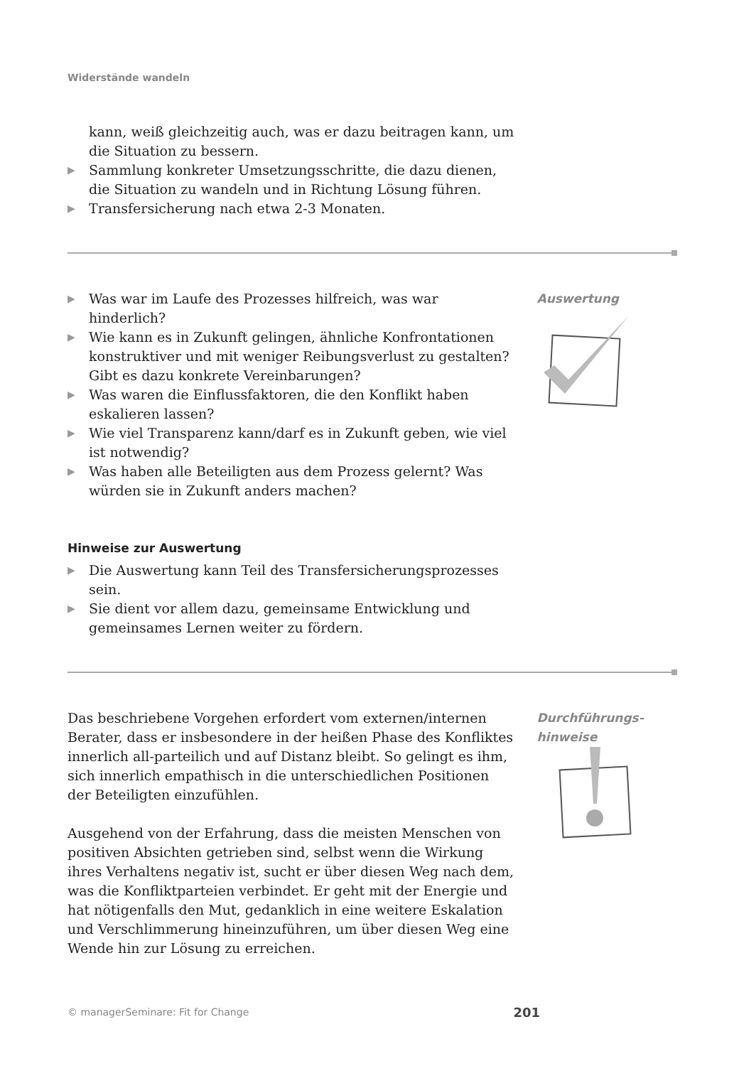Widerstände wandeln
kann, weiß gleichzeitig auch, was er dazu beitragen kann, um die Situation zu bessern.
▶ Sammlung konkreter Umsetzungsschritte, die dazu dienen, die Situation zu wandeln und in Richtung Lösung führen.
▶ Transfersicherung nach etwa 2-3 Monaten.
▶ Was war im Laufe des Prozesses hilfreich, was war hinderlich?
▶ Wie kann es in Zukunft gelingen, ähnliche Konfrontationen konstruktiver und mit weniger Reibungsverlust zu gestalten? Gibt es dazu konkrete Vereinbarungen?
▶ Was waren die Einflussfaktoren, die den Konflikt haben eskalieren lassen?
▶ Wie viel Transparenz kann/darf es in Zukunft geben, wie viel ist notwendig?
▶ Was haben alle Beteiligten aus dem Prozess gelernt? Was würden sie in Zukunft anders machen?
Hinweise zur Auswertung
▶ Die Auswertung kann Teil des Transfersicherungsprozesses sein.
▶ Sie dient vor allem dazu, gemeinsame Entwicklung und gemeinsames Lernen weiter zu fördern.
Auswertung
Das beschriebene Vorgehen erfordert vom externen/internen Berater, dass er insbesondere in der heißen Phase des Konfliktes innerlich all-parteilich und auf Distanz bleibt. So gelingt es ihm, sich innerlich empathisch in die unterschiedlichen Positionen der Beteiligten einzufühlen.
Ausgehend von der Erfahrung, dass die meisten Menschen von positiven Absichten getrieben sind, selbst wenn die Wirkung ihres Verhaltens negativ ist, sucht er über diesen Weg nach dem, was die Konfliktparteien verbindet. Er geht mit der Energie und hat nötigenfalls den Mut, gedanklich in eine weitere Eskalation und Verschlimmerung hineinzuführen, um über diesen Weg eine Wende hin zur Lösung zu erreichen.
Durchführungs-
hinweise
© managerSeminare: Fit for Change 201